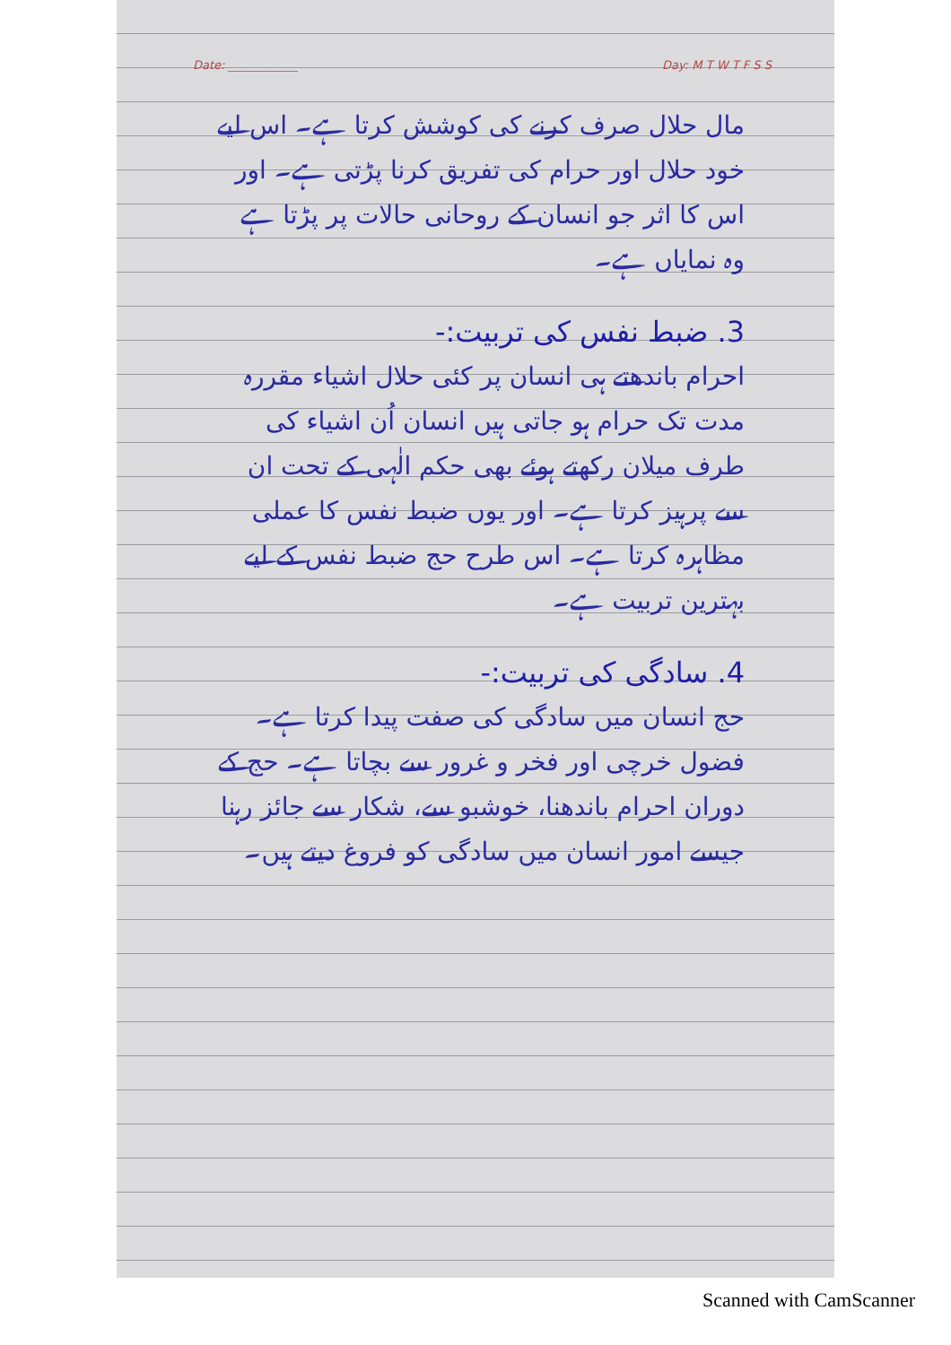Date: ____________ Day: M T W T F S S
مال حلال صرف کرنے کی کوشش کرتا ہے۔ اس لیے خود حلال اور حرام کی تفریق کرنا پڑتی ہے۔ اور اس کا اثر جو انسان کے روحانی حالات پر پڑتا ہے وہ نمایاں ہے۔
3. ضبط نفس کی تربیت:-
احرام باندھتے ہی انسان پر کئی حلال اشیاء مقررہ مدت تک حرام ہو جاتی ہیں انسان اُن اشیاء کی طرف میلان رکھتے ہوئے بھی حکم الٰہی کے تحت ان سے پرہیز کرتا ہے۔ اور یوں ضبط نفس کا عملی مظاہرہ کرتا ہے۔ اس طرح حج ضبط نفس کے لیے بہترین تربیت ہے۔
4. سادگی کی تربیت:-
حج انسان میں سادگی کی صفت پیدا کرتا ہے۔ فضول خرچی اور فخر و غرور سے بچاتا ہے۔ حج کے دوران احرام باندھنا، خوشبو سے، شکار سے جائز رہنا جیسے امور انسان میں سادگی کو فروغ دیتے ہیں۔
Scanned with CamScanner